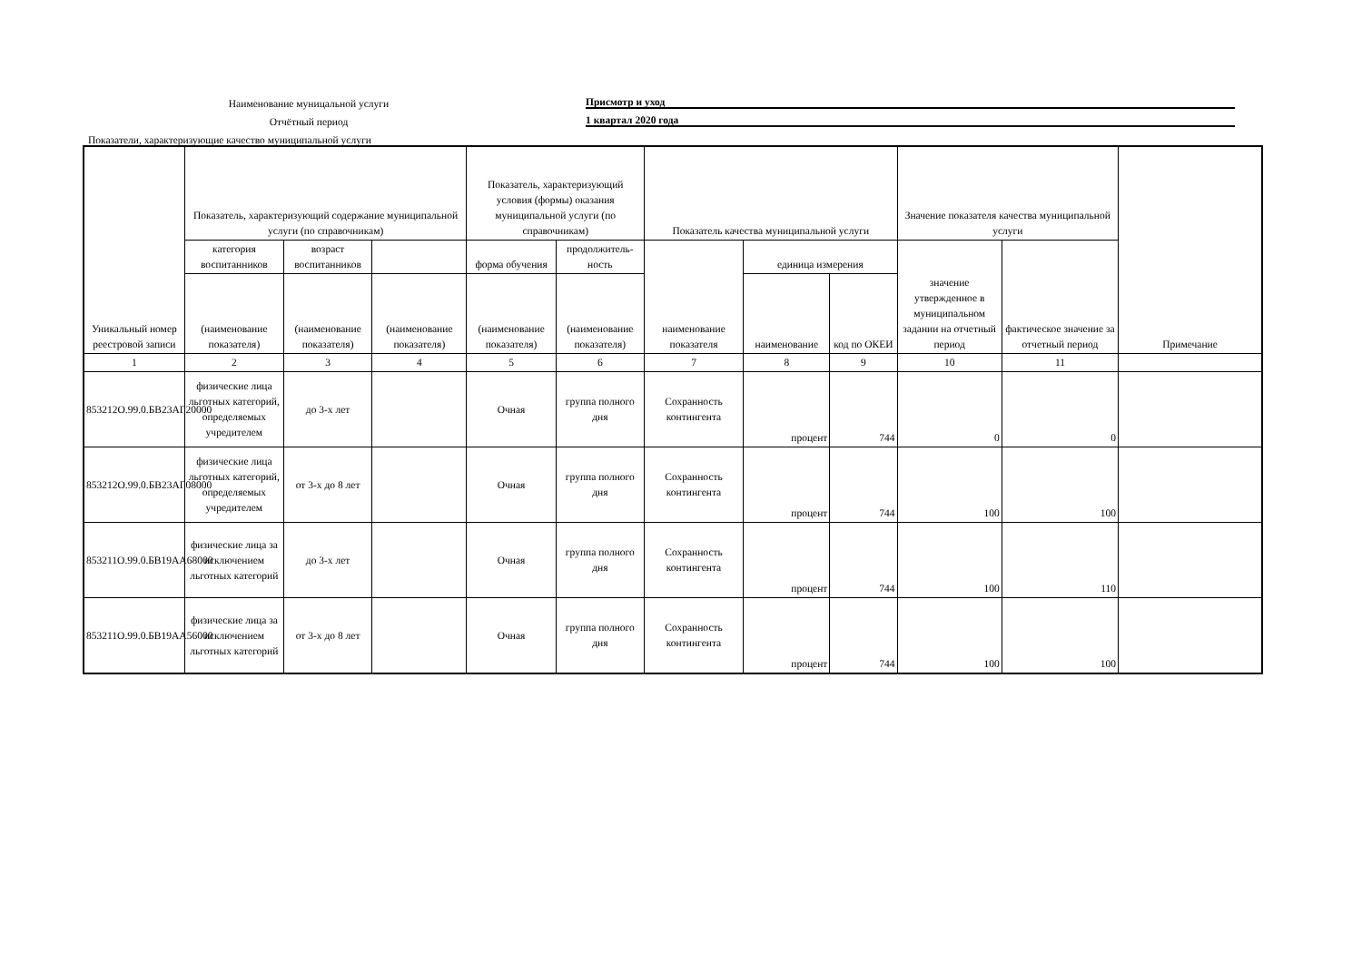Наименование муницальной услуги
Присмотр и уход
Отчётный период
1 квартал 2020 года
Показатели, характеризующие качество муниципальной услуги
| Уникальный номер реестровой записи | Показатель, характеризующий содержание муниципальной услуги (по справочникам) | | | Показатель, характеризующий условия (формы) оказания муниципальной услуги (по справочникам) | | Показатель качества муниципальной услуги | | | Значение показателя качества муниципальной услуги | | Примечание |
| --- | --- | --- | --- | --- | --- | --- | --- | --- | --- | --- | --- |
| | категория воспитанников | возраст воспитанников | | форма обучения | продолжитель-ность | наименование показателя | единица измерения | | значение утвержденное в муниципальном задании на отчетный период | фактическое значение за отчетный период | |
| | (наименование показателя) | (наименование показателя) | (наименование показателя) | (наименование показателя) | (наименование показателя) | | наименование | код по ОКЕИ | | | |
| 1 | 2 | 3 | 4 | 5 | 6 | 7 | 8 | 9 | 10 | 11 | |
| 853212О.99.0.БВ23АГ20000 | физические лица льготных категорий, определяемых учредителем | до 3-х лет | | Очная | группа полного дня | Сохранность контингента | процент | 744 | 0 | 0 | |
| 853212О.99.0.БВ23АГ08000 | физические лица льготных категорий, определяемых учредителем | от 3-х до 8 лет | | Очная | группа полного дня | Сохранность контингента | процент | 744 | 100 | 100 | |
| 853211О.99.0.БВ19АА68000 | физические лица за исключением льготных категорий | до 3-х лет | | Очная | группа полного дня | Сохранность контингента | процент | 744 | 100 | 110 | |
| 853211О.99.0.БВ19АА56000 | физические лица за исключением льготных категорий | от 3-х до 8 лет | | Очная | группа полного дня | Сохранность контингента | процент | 744 | 100 | 100 | |